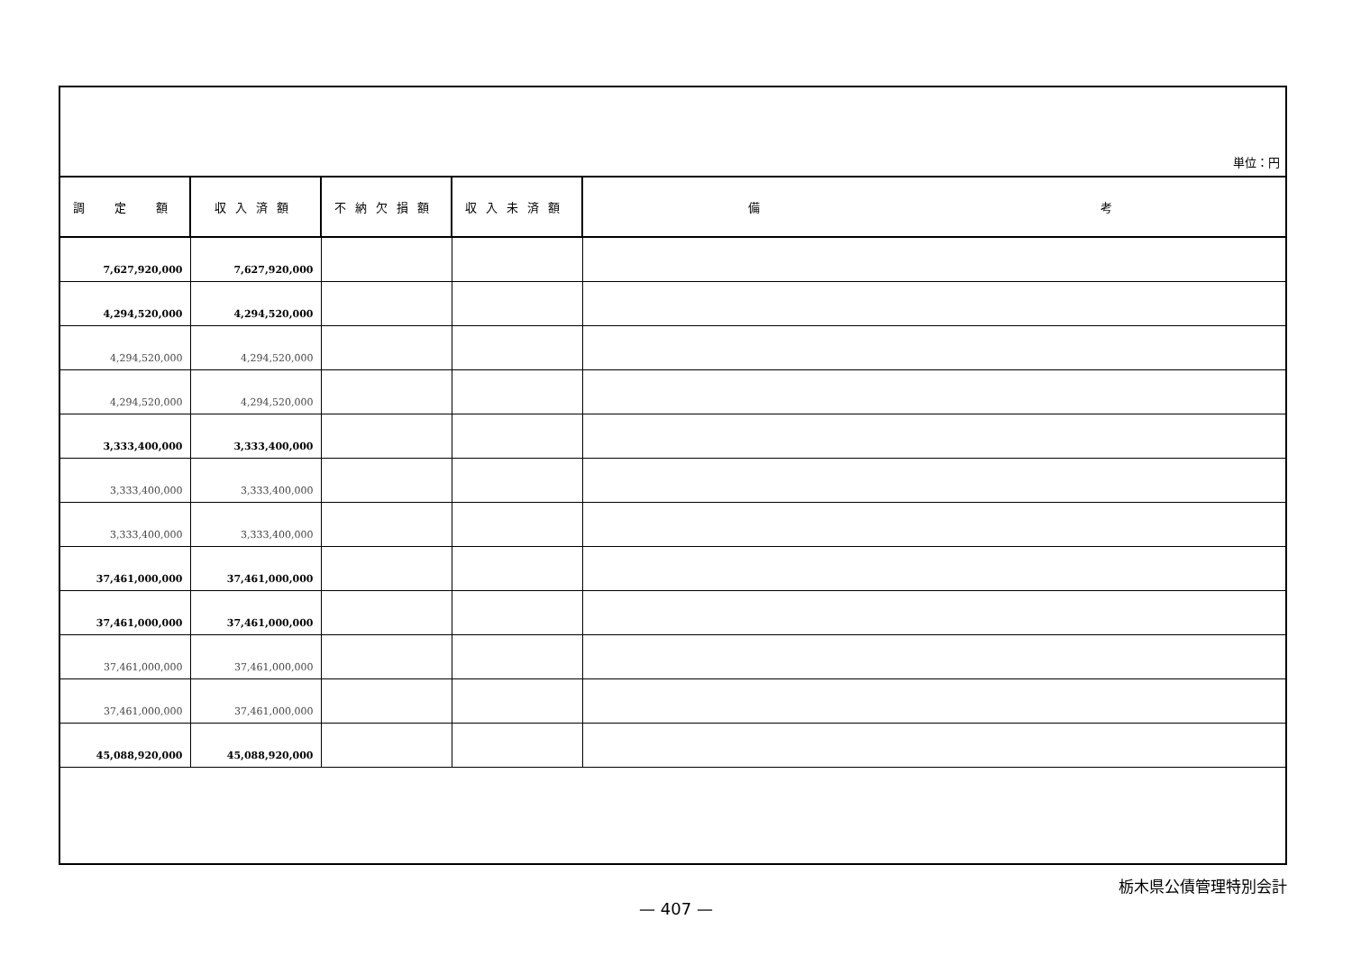単位：円
| 調 定 額 | 収入済額 | 不納欠損額 | 収入未済額 | 備 考 |
| --- | --- | --- | --- | --- |
| 7,627,920,000 | 7,627,920,000 | | | |
| 4,294,520,000 | 4,294,520,000 | | | |
| 4,294,520,000 | 4,294,520,000 | | | |
| 4,294,520,000 | 4,294,520,000 | | | |
| 3,333,400,000 | 3,333,400,000 | | | |
| 3,333,400,000 | 3,333,400,000 | | | |
| 3,333,400,000 | 3,333,400,000 | | | |
| 37,461,000,000 | 37,461,000,000 | | | |
| 37,461,000,000 | 37,461,000,000 | | | |
| 37,461,000,000 | 37,461,000,000 | | | |
| 37,461,000,000 | 37,461,000,000 | | | |
| 45,088,920,000 | 45,088,920,000 | | | |
栃木県公債管理特別会計
— 407 —